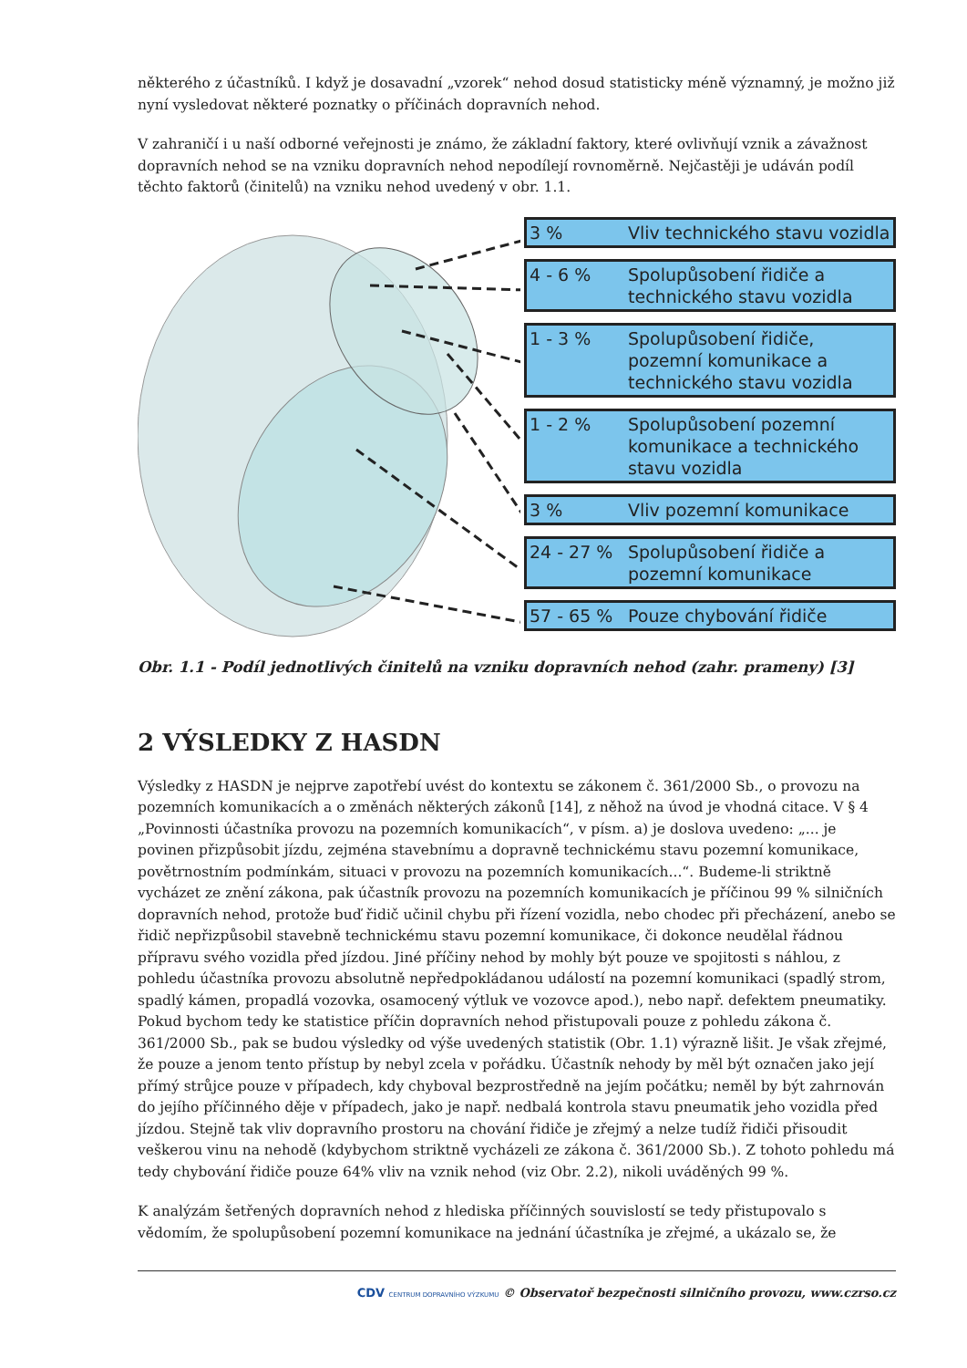některého z účastníků. I když je dosavadní „vzorek“ nehod dosud statisticky méně významný, je možno již nyní vysledovat některé poznatky o příčinách dopravních nehod.
V zahraničí i u naší odborné veřejnosti je známo, že základní faktory, které ovlivňují vznik a závažnost dopravních nehod se na vzniku dopravních nehod nepodílejí rovnoměrně. Nejčastěji je udáván podíl těchto faktorů (činitelů) na vzniku nehod uvedený v obr. 1.1.
3 % Vliv technického stavu vozidla
4 - 6 % Spolupůsobení řidiče a technického stavu vozidla
1 - 3 % Spolupůsobení řidiče, pozemní komunikace a technického stavu vozidla
1 - 2 % Spolupůsobení pozemní komunikace a technického stavu vozidla
3 % Vliv pozemní komunikace
24 - 27 % Spolupůsobení řidiče a pozemní komunikace
57 - 65 % Pouze chybování řidiče
Obr. 1.1 - Podíl jednotlivých činitelů na vzniku dopravních nehod (zahr. prameny) [3]
2 VÝSLEDKY Z HASDN
Výsledky z HASDN je nejprve zapotřebí uvést do kontextu se zákonem č. 361/2000 Sb., o provozu na pozemních komunikacích a o změnách některých zákonů [14], z něhož na úvod je vhodná citace. V § 4 „Povinnosti účastníka provozu na pozemních komunikacích“, v písm. a) je doslova uvedeno: „... je povinen přizpůsobit jízdu, zejména stavebnímu a dopravně technickému stavu pozemní komunikace, povětrnostním podmínkám, situaci v provozu na pozemních komunikacích...“. Budeme-li striktně vycházet ze znění zákona, pak účastník provozu na pozemních komunikacích je příčinou 99 % silničních dopravních nehod, protože buď řidič učinil chybu při řízení vozidla, nebo chodec při přecházení, anebo se řidič nepřizpůsobil stavebně technickému stavu pozemní komunikace, či dokonce neudělal řádnou přípravu svého vozidla před jízdou. Jiné příčiny nehod by mohly být pouze ve spojitosti s náhlou, z pohledu účastníka provozu absolutně nepředpokládanou událostí na pozemní komunikaci (spadlý strom, spadlý kámen, propadlá vozovka, osamocený výtluk ve vozovce apod.), nebo např. defektem pneumatiky. Pokud bychom tedy ke statistice příčin dopravních nehod přistupovali pouze z pohledu zákona č. 361/2000 Sb., pak se budou výsledky od výše uvedených statistik (Obr. 1.1) výrazně lišit. Je však zřejmé, že pouze a jenom tento přístup by nebyl zcela v pořádku. Účastník nehody by měl být označen jako její přímý strůjce pouze v případech, kdy chyboval bezprostředně na jejím počátku; neměl by být zahrnován do jejího příčinného děje v případech, jako je např. nedbalá kontrola stavu pneumatik jeho vozidla před jízdou. Stejně tak vliv dopravního prostoru na chování řidiče je zřejmý a nelze tudíž řidiči přisoudit veškerou vinu na nehodě (kdybychom striktně vycházeli ze zákona č. 361/2000 Sb.). Z tohoto pohledu má tedy chybování řidiče pouze 64% vliv na vznik nehod (viz Obr. 2.2), nikoli uváděných 99 %.
K analýzám šetřených dopravních nehod z hlediska příčinných souvislostí se tedy přistupovalo s vědomím, že spolupůsobení pozemní komunikace na jednání účastníka je zřejmé, a ukázalo se, že
CDV CENTRUM DOPRAVNÍHO VÝZKUMU © Observatoř bezpečnosti silničního provozu, www.czrso.cz